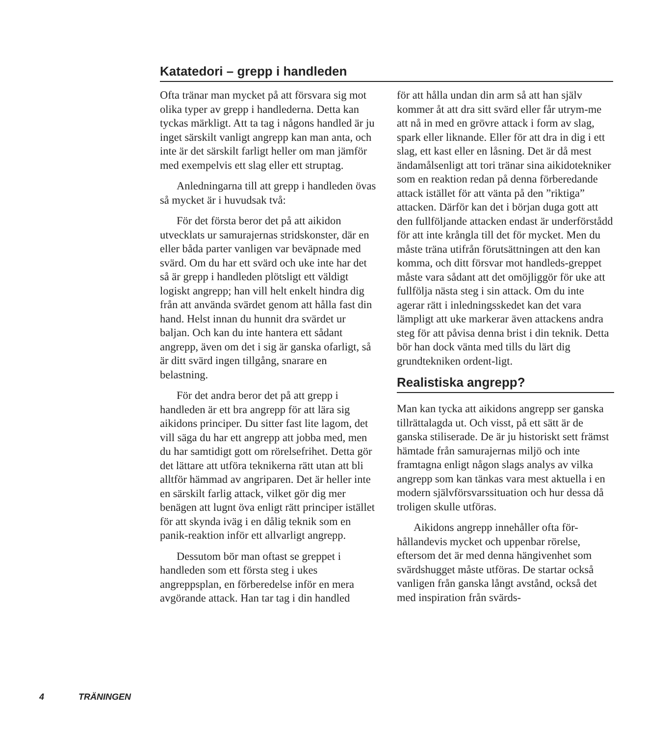Katatedori – grepp i handleden
Ofta tränar man mycket på att försvara sig mot olika typer av grepp i handlederna. Detta kan tyckas märkligt. Att ta tag i någons handled är ju inget särskilt vanligt angrepp kan man anta, och inte är det särskilt farligt heller om man jämför med exempelvis ett slag eller ett struptag.
Anledningarna till att grepp i handleden övas så mycket är i huvudsak två:
För det första beror det på att aikidon utvecklats ur samurajernas stridskonster, där en eller båda parter vanligen var beväpnade med svärd. Om du har ett svärd och uke inte har det så är grepp i handleden plötsligt ett väldigt logiskt angrepp; han vill helt enkelt hindra dig från att använda svärdet genom att hålla fast din hand. Helst innan du hunnit dra svärdet ur baljan. Och kan du inte hantera ett sådant angrepp, även om det i sig är ganska ofarligt, så är ditt svärd ingen tillgång, snarare en belastning.
För det andra beror det på att grepp i handleden är ett bra angrepp för att lära sig aikidons principer. Du sitter fast lite lagom, det vill säga du har ett angrepp att jobba med, men du har samtidigt gott om rörelsefrihet. Detta gör det lättare att utföra teknikerna rätt utan att bli alltför hämmad av angriparen. Det är heller inte en särskilt farlig attack, vilket gör dig mer benägen att lugnt öva enligt rätt principer istället för att skynda iväg i en dålig teknik som en panik-reaktion inför ett allvarligt angrepp.
Dessutom bör man oftast se greppet i handleden som ett första steg i ukes angreppsplan, en förberedelse inför en mera avgörande attack. Han tar tag i din handled
för att hålla undan din arm så att han själv kommer åt att dra sitt svärd eller får utrym-me att nå in med en grövre attack i form av slag, spark eller liknande. Eller för att dra in dig i ett slag, ett kast eller en låsning. Det är då mest ändamålsenligt att tori tränar sina aikidotekniker som en reaktion redan på denna förberedande attack istället för att vänta på den ”riktiga” attacken. Därför kan det i början duga gott att den fullföljande attacken endast är underförstådd för att inte krångla till det för mycket. Men du måste träna utifrån förutsättningen att den kan komma, och ditt försvar mot handleds-greppet måste vara sådant att det omöjliggör för uke att fullfölja nästa steg i sin attack. Om du inte agerar rätt i inledningsskedet kan det vara lämpligt att uke markerar även attackens andra steg för att påvisa denna brist i din teknik. Detta bör han dock vänta med tills du lärt dig grundtekniken ordent-ligt.
Realistiska angrepp?
Man kan tycka att aikidons angrepp ser ganska tillrättalagda ut. Och visst, på ett sätt är de ganska stiliserade. De är ju historiskt sett främst hämtade från samurajernas miljö och inte framtagna enligt någon slags analys av vilka angrepp som kan tänkas vara mest aktuella i en modern självförsvarssituation och hur dessa då troligen skulle utföras.
Aikidons angrepp innehåller ofta för-hållandevis mycket och uppenbar rörelse, eftersom det är med denna hängivenhet som svärdshugget måste utföras. De startar också vanligen från ganska långt avstånd, också det med inspiration från svärds-
4 TRÄNINGEN